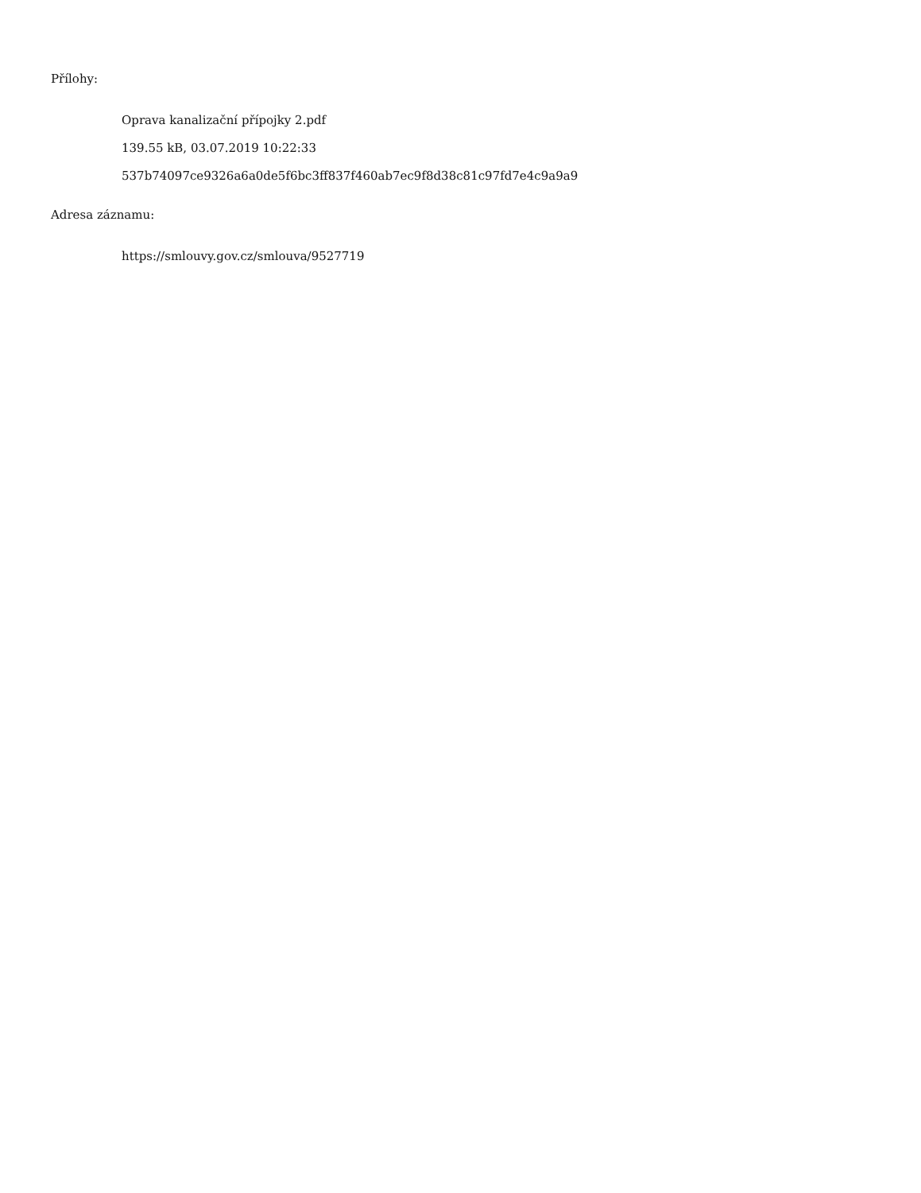Přílohy:
Oprava kanalizační přípojky 2.pdf
139.55 kB, 03.07.2019 10:22:33
537b74097ce9326a6a0de5f6bc3ff837f460ab7ec9f8d38c81c97fd7e4c9a9a9
Adresa záznamu:
https://smlouvy.gov.cz/smlouva/9527719